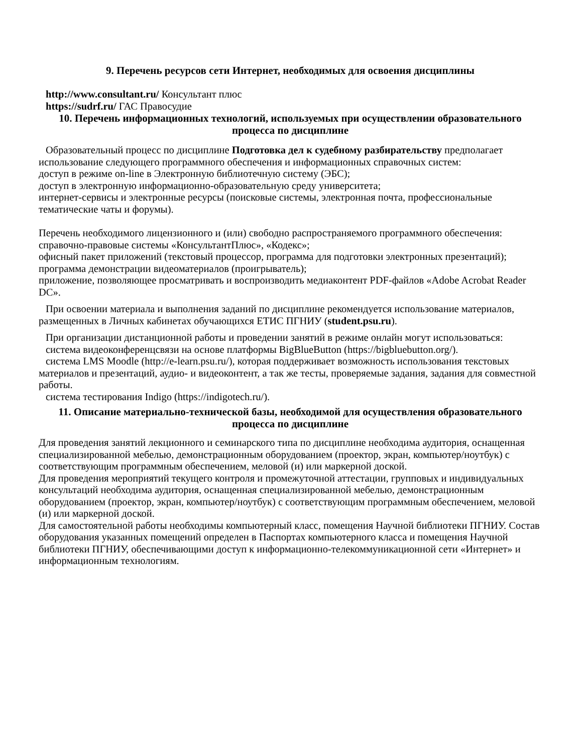9. Перечень ресурсов сети Интернет, необходимых для освоения дисциплины
http://www.consultant.ru/ Консультант плюс
https://sudrf.ru/ ГАС Правосудие
10. Перечень информационных технологий, используемых при осуществлении образовательного процесса по дисциплине
Образовательный процесс по дисциплине Подготовка дел к судебному разбирательству предполагает использование следующего программного обеспечения и информационных справочных систем:
доступ в режиме on-line в Электронную библиотечную систему (ЭБС);
доступ в электронную информационно-образовательную среду университета;
интернет-сервисы и электронные ресурсы (поисковые системы, электронная почта, профессиональные тематические чаты и форумы).
Перечень необходимого лицензионного и (или) свободно распространяемого программного обеспечения:
справочно-правовые системы «КонсультантПлюс», «Кодекс»;
офисный пакет приложений (текстовый процессор, программа для подготовки электронных презентаций);
программа демонстрации видеоматериалов (проигрыватель);
приложение, позволяющее просматривать и воспроизводить медиаконтент PDF-файлов «Adobe Acrobat Reader DC».
При освоении материала и выполнения заданий по дисциплине рекомендуется использование материалов, размещенных в Личных кабинетах обучающихся ЕТИС ПГНИУ (student.psu.ru).
При организации дистанционной работы и проведении занятий в режиме онлайн могут использоваться:
система видеоконференцсвязи на основе платформы BigBlueButton (https://bigbluebutton.org/).
система LMS Moodle (http://e-learn.psu.ru/), которая поддерживает возможность использования текстовых материалов и презентаций, аудио- и видеоконтент, а так же тесты, проверяемые задания, задания для совместной работы.
система тестирования Indigo (https://indigotech.ru/).
11. Описание материально-технической базы, необходимой для осуществления образовательного процесса по дисциплине
Для проведения занятий лекционного и семинарского типа по дисциплине необходима аудитория, оснащенная специализированной мебелью, демонстрационным оборудованием (проектор, экран, компьютер/ноутбук) с соответствующим программным обеспечением, меловой (и) или маркерной доской.
Для проведения мероприятий текущего контроля и промежуточной аттестации, групповых и индивидуальных консультаций необходима аудитория, оснащенная специализированной мебелью, демонстрационным оборудованием (проектор, экран, компьютер/ноутбук) с соответствующим программным обеспечением, меловой (и) или маркерной доской.
Для самостоятельной работы необходимы компьютерный класс, помещения Научной библиотеки ПГНИУ. Состав оборудования указанных помещений определен в Паспортах компьютерного класса и помещения Научной библиотеки ПГНИУ, обеспечивающими доступ к информационно-телекоммуникационной сети «Интернет» и информационным технологиям.